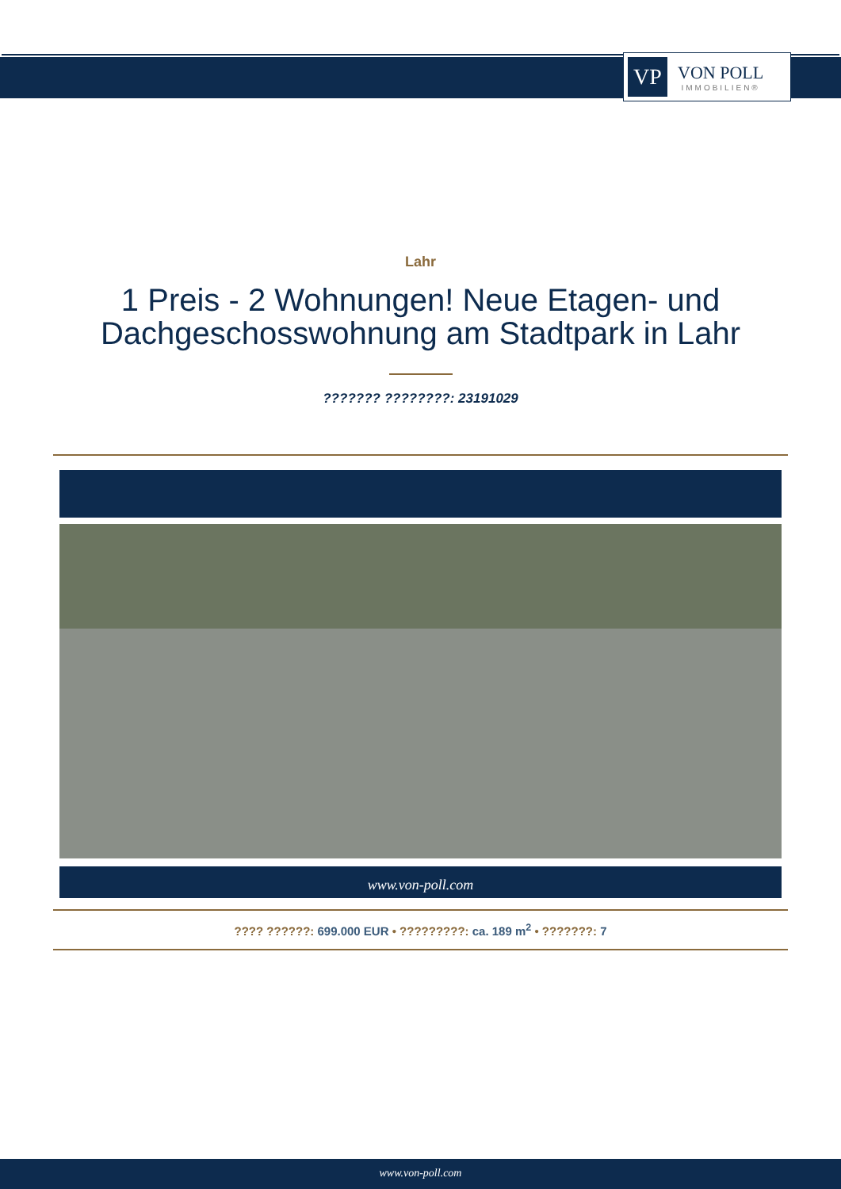VP
VON POLL
IMMOBILIEN®
Lahr
1 Preis - 2 Wohnungen! Neue Etagen- und Dachgeschosswohnung am Stadtpark in Lahr
??????? ????????: 23191029
www.von-poll.com
???? ??????: 699.000 EUR • ?????????: ca. 189 m<sup>2</sup> • ???????: 7
www.von-poll.com